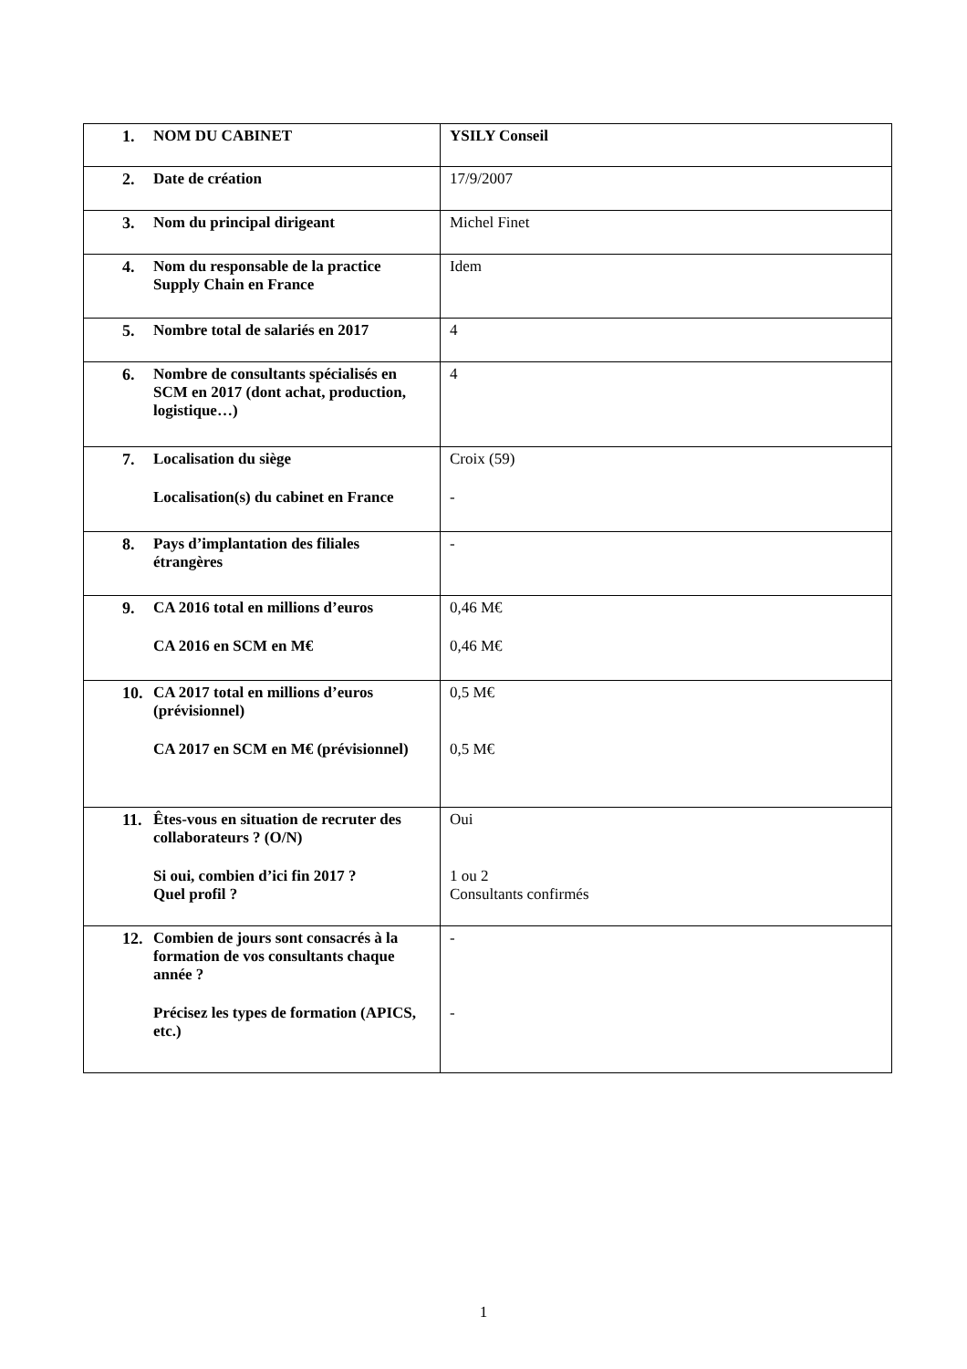| 1. NOM DU CABINET | YSILY Conseil |
| 2. Date de création | 17/9/2007 |
| 3. Nom du principal dirigeant | Michel Finet |
| 4. Nom du responsable de la practice Supply Chain en France | Idem |
| 5. Nombre total de salariés en 2017 | 4 |
| 6. Nombre de consultants spécialisés en SCM en 2017 (dont achat, production, logistique…) | 4 |
| 7. Localisation du siège Localisation(s) du cabinet en France | Croix (59) - |
| 8. Pays d’implantation des filiales étrangères | - |
| 9. CA 2016 total en millions d’euros CA 2016 en SCM en M€ | 0,46 M€ 0,46 M€ |
| 10. CA 2017 total en millions d’euros (prévisionnel) CA 2017 en SCM en M€ (prévisionnel) | 0,5 M€ 0,5 M€ |
| 11. Êtes-vous en situation de recruter des collaborateurs ? (O/N) Si oui, combien d’ici fin 2017 ? Quel profil ? | Oui 1 ou 2 Consultants confirmés |
| 12. Combien de jours sont consacrés à la formation de vos consultants chaque année ? Précisez les types de formation (APICS, etc.) | - - |
1